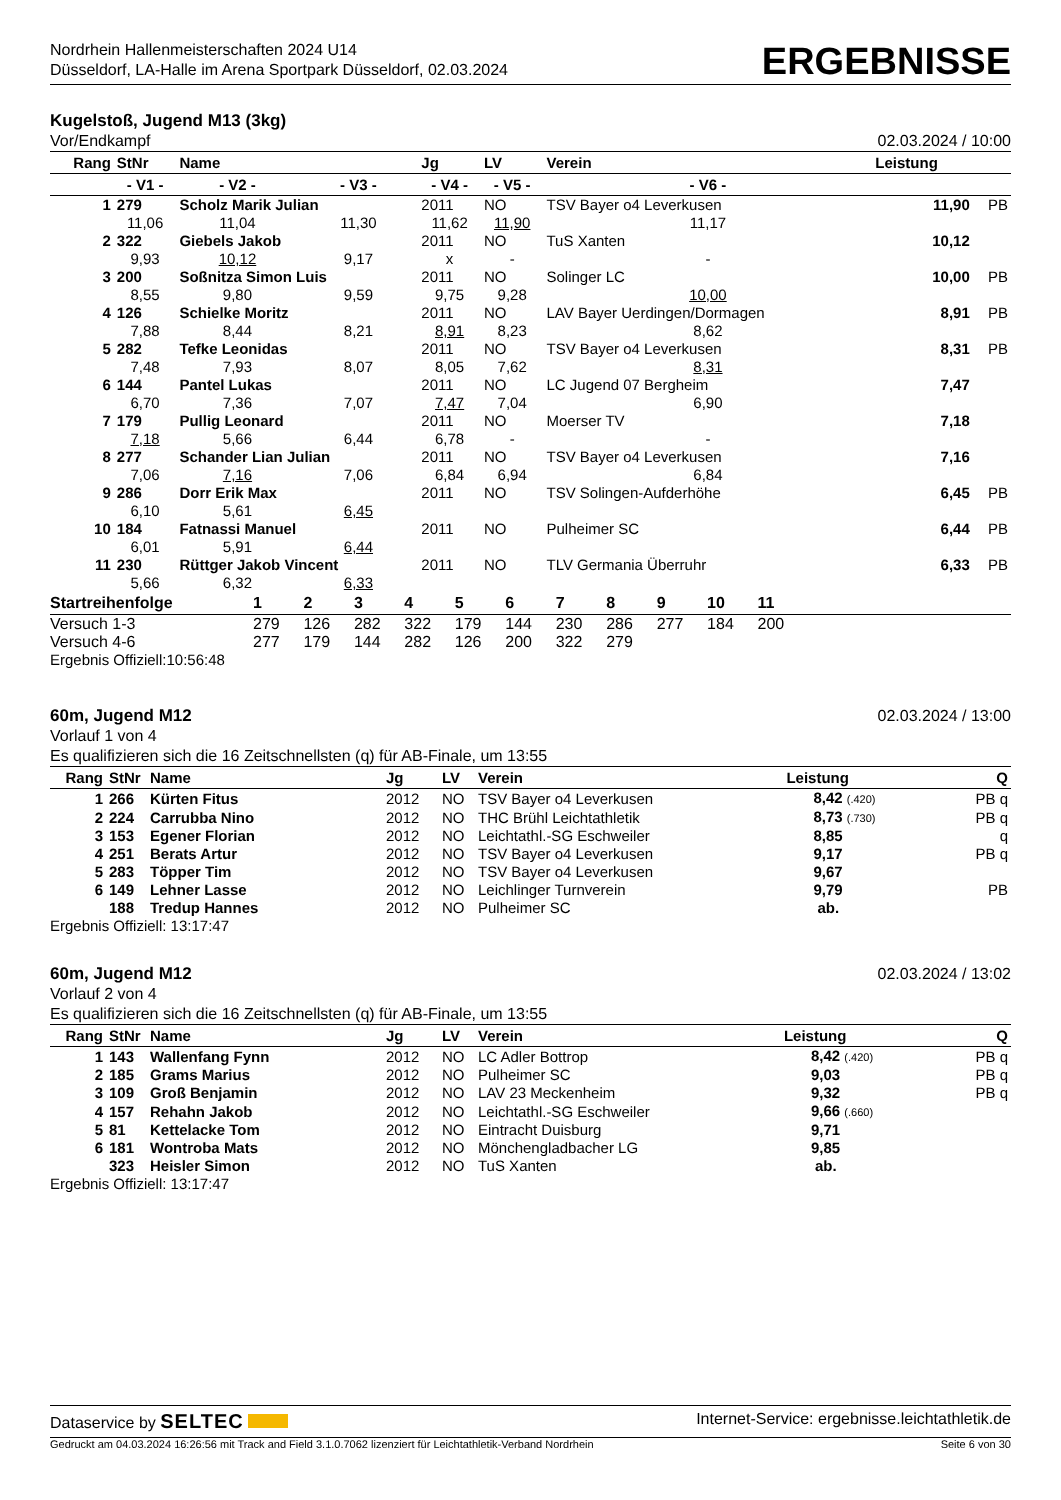Nordrhein Hallenmeisterschaften 2024 U14
Düsseldorf, LA-Halle im Arena Sportpark Düsseldorf, 02.03.2024
ERGEBNISSE
Kugelstoß, Jugend M13 (3kg)
Vor/Endkampf 02.03.2024 / 10:00
| Rang | StNr | Name | | | Jg | LV | Verein | | Leistung | |
| --- | --- | --- | --- | --- | --- | --- | --- | --- | --- | --- |
| | - V1 - | | - V2 - | - V3 - | - V4 - | - V5 - | | - V6 - | | |
| 1 | 279 | Scholz Marik Julian | | | 2011 | NO | TSV Bayer o4 Leverkusen | | 11,90 | PB |
| | 11,06 | | 11,04 | 11,30 | 11,62 | 11,90 | | 11,17 | | |
| 2 | 322 | Giebels Jakob | | | 2011 | NO | TuS Xanten | | 10,12 | |
| | 9,93 | | 10,12 | 9,17 | x | - | | - | | |
| 3 | 200 | Soßnitza Simon Luis | | | 2011 | NO | Solinger LC | | 10,00 | PB |
| | 8,55 | | 9,80 | 9,59 | 9,75 | 9,28 | | 10,00 | | |
| 4 | 126 | Schielke Moritz | | | 2011 | NO | LAV Bayer Uerdingen/Dormagen | | 8,91 | PB |
| | 7,88 | | 8,44 | 8,21 | 8,91 | 8,23 | | 8,62 | | |
| 5 | 282 | Tefke Leonidas | | | 2011 | NO | TSV Bayer o4 Leverkusen | | 8,31 | PB |
| | 7,48 | | 7,93 | 8,07 | 8,05 | 7,62 | | 8,31 | | |
| 6 | 144 | Pantel Lukas | | | 2011 | NO | LC Jugend 07 Bergheim | | 7,47 | |
| | 6,70 | | 7,36 | 7,07 | 7,47 | 7,04 | | 6,90 | | |
| 7 | 179 | Pullig Leonard | | | 2011 | NO | Moerser TV | | 7,18 | |
| | 7,18 | | 5,66 | 6,44 | 6,78 | - | | - | | |
| 8 | 277 | Schander Lian Julian | | | 2011 | NO | TSV Bayer o4 Leverkusen | | 7,16 | |
| | 7,06 | | 7,16 | 7,06 | 6,84 | 6,94 | | 6,84 | | |
| 9 | 286 | Dorr Erik Max | | | 2011 | NO | TSV Solingen-Aufderhöhe | | 6,45 | PB |
| | 6,10 | | 5,61 | 6,45 | | | | | | |
| 10 | 184 | Fatnassi Manuel | | | 2011 | NO | Pulheimer SC | | 6,44 | PB |
| | 6,01 | | 5,91 | 6,44 | | | | | | |
| 11 | 230 | Rüttger Jakob Vincent | | | 2011 | NO | TLV Germania Überruhr | | 6,33 | PB |
| | 5,66 | | 6,32 | 6,33 | | | | | | |
| Startreihenfolge | 1 | 2 | 3 | 4 | 5 | 6 | 7 | 8 | 9 | 10 | 11 | |
| --- | --- | --- | --- | --- | --- | --- | --- | --- | --- | --- | --- | --- |
| Versuch 1-3 | 279 | 126 | 282 | 322 | 179 | 144 | 230 | 286 | 277 | 184 | 200 | |
| Versuch 4-6 | 277 | 179 | 144 | 282 | 126 | 200 | 322 | 279 | | | | |
Ergebnis Offiziell:10:56:48
60m, Jugend M12 02.03.2024 / 13:00
Vorlauf 1 von 4
Es qualifizieren sich die 16 Zeitschnellsten (q) für AB-Finale, um 13:55
| Rang | StNr | Name | Jg | LV | Verein | Leistung | Q |
| --- | --- | --- | --- | --- | --- | --- | --- |
| 1 | 266 | Kürten Fitus | 2012 | NO | TSV Bayer o4 Leverkusen | 8,42 (.420) | PB q |
| 2 | 224 | Carrubba Nino | 2012 | NO | THC Brühl Leichtathletik | 8,73 (.730) | PB q |
| 3 | 153 | Egener Florian | 2012 | NO | Leichtathl.-SG Eschweiler | 8,85 | q |
| 4 | 251 | Berats Artur | 2012 | NO | TSV Bayer o4 Leverkusen | 9,17 | PB q |
| 5 | 283 | Töpper Tim | 2012 | NO | TSV Bayer o4 Leverkusen | 9,67 | |
| 6 | 149 | Lehner Lasse | 2012 | NO | Leichlinger Turnverein | 9,79 | PB |
| | 188 | Tredup Hannes | 2012 | NO | Pulheimer SC | ab. | |
Ergebnis Offiziell: 13:17:47
60m, Jugend M12 02.03.2024 / 13:02
Vorlauf 2 von 4
Es qualifizieren sich die 16 Zeitschnellsten (q) für AB-Finale, um 13:55
| Rang | StNr | Name | Jg | LV | Verein | Leistung | Q |
| --- | --- | --- | --- | --- | --- | --- | --- |
| 1 | 143 | Wallenfang Fynn | 2012 | NO | LC Adler Bottrop | 8,42 (.420) | PB q |
| 2 | 185 | Grams Marius | 2012 | NO | Pulheimer SC | 9,03 | PB q |
| 3 | 109 | Groß Benjamin | 2012 | NO | LAV 23 Meckenheim | 9,32 | PB q |
| 4 | 157 | Rehahn Jakob | 2012 | NO | Leichtathl.-SG Eschweiler | 9,66 (.660) | |
| 5 | 81 | Kettelacke Tom | 2012 | NO | Eintracht Duisburg | 9,71 | |
| 6 | 181 | Wontroba Mats | 2012 | NO | Mönchengladbacher LG | 9,85 | |
| | 323 | Heisler Simon | 2012 | NO | TuS Xanten | ab. | |
Ergebnis Offiziell: 13:17:47
Dataservice by SELTEC Internet-Service: ergebnisse.leichtathletik.de
Gedruckt am 04.03.2024 16:26:56 mit Track and Field 3.1.0.7062 lizenziert für Leichtathletik-Verband Nordrhein Seite 6 von 30